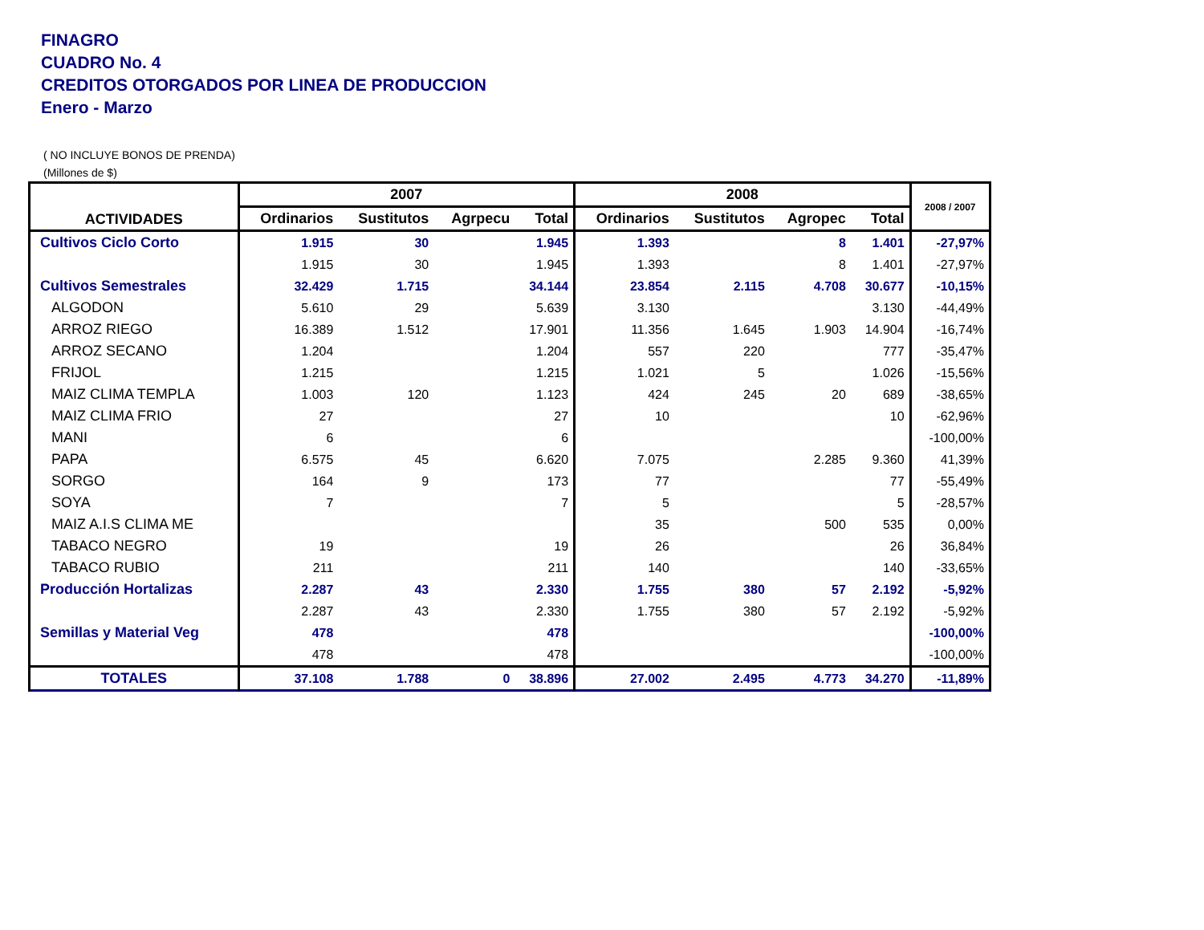FINAGRO
CUADRO No. 4
CREDITOS OTORGADOS POR LINEA DE PRODUCCION
Enero - Marzo
( NO INCLUYE BONOS DE PRENDA)
(Millones de $)
| ACTIVIDADES | 2007 | | | | 2008 | | | | 2008 / 2007 |
| --- | --- | --- | --- | --- | --- | --- | --- | --- | --- |
| | Ordinarios | Sustitutos | Agrpecu | Total | Ordinarios | Sustitutos | Agropec | Total | |
| Cultivos Ciclo Corto | 1.915 | 30 | | 1.945 | 1.393 | | 8 | 1.401 | -27,97% |
| | 1.915 | 30 | | 1.945 | 1.393 | | 8 | 1.401 | -27,97% |
| Cultivos Semestrales | 32.429 | 1.715 | | 34.144 | 23.854 | 2.115 | 4.708 | 30.677 | -10,15% |
| ALGODON | 5.610 | 29 | | 5.639 | 3.130 | | | 3.130 | -44,49% |
| ARROZ RIEGO | 16.389 | 1.512 | | 17.901 | 11.356 | 1.645 | 1.903 | 14.904 | -16,74% |
| ARROZ SECANO | 1.204 | | | 1.204 | 557 | 220 | | 777 | -35,47% |
| FRIJOL | 1.215 | | | 1.215 | 1.021 | 5 | | 1.026 | -15,56% |
| MAIZ CLIMA TEMPLA | 1.003 | 120 | | 1.123 | 424 | 245 | 20 | 689 | -38,65% |
| MAIZ CLIMA FRIO | 27 | | | 27 | 10 | | | 10 | -62,96% |
| MANI | 6 | | | 6 | | | | | -100,00% |
| PAPA | 6.575 | 45 | | 6.620 | 7.075 | | 2.285 | 9.360 | 41,39% |
| SORGO | 164 | 9 | | 173 | 77 | | | 77 | -55,49% |
| SOYA | 7 | | | 7 | 5 | | | 5 | -28,57% |
| MAIZ A.I.S CLIMA ME | | | | | 35 | | 500 | 535 | 0,00% |
| TABACO NEGRO | 19 | | | 19 | 26 | | | 26 | 36,84% |
| TABACO RUBIO | 211 | | | 211 | 140 | | | 140 | -33,65% |
| Producción Hortalizas | 2.287 | 43 | | 2.330 | 1.755 | 380 | 57 | 2.192 | -5,92% |
| | 2.287 | 43 | | 2.330 | 1.755 | 380 | 57 | 2.192 | -5,92% |
| Semillas y Material Veg | 478 | | | 478 | | | | | -100,00% |
| | 478 | | | 478 | | | | | -100,00% |
| TOTALES | 37.108 | 1.788 | 0 | 38.896 | 27.002 | 2.495 | 4.773 | 34.270 | -11,89% |